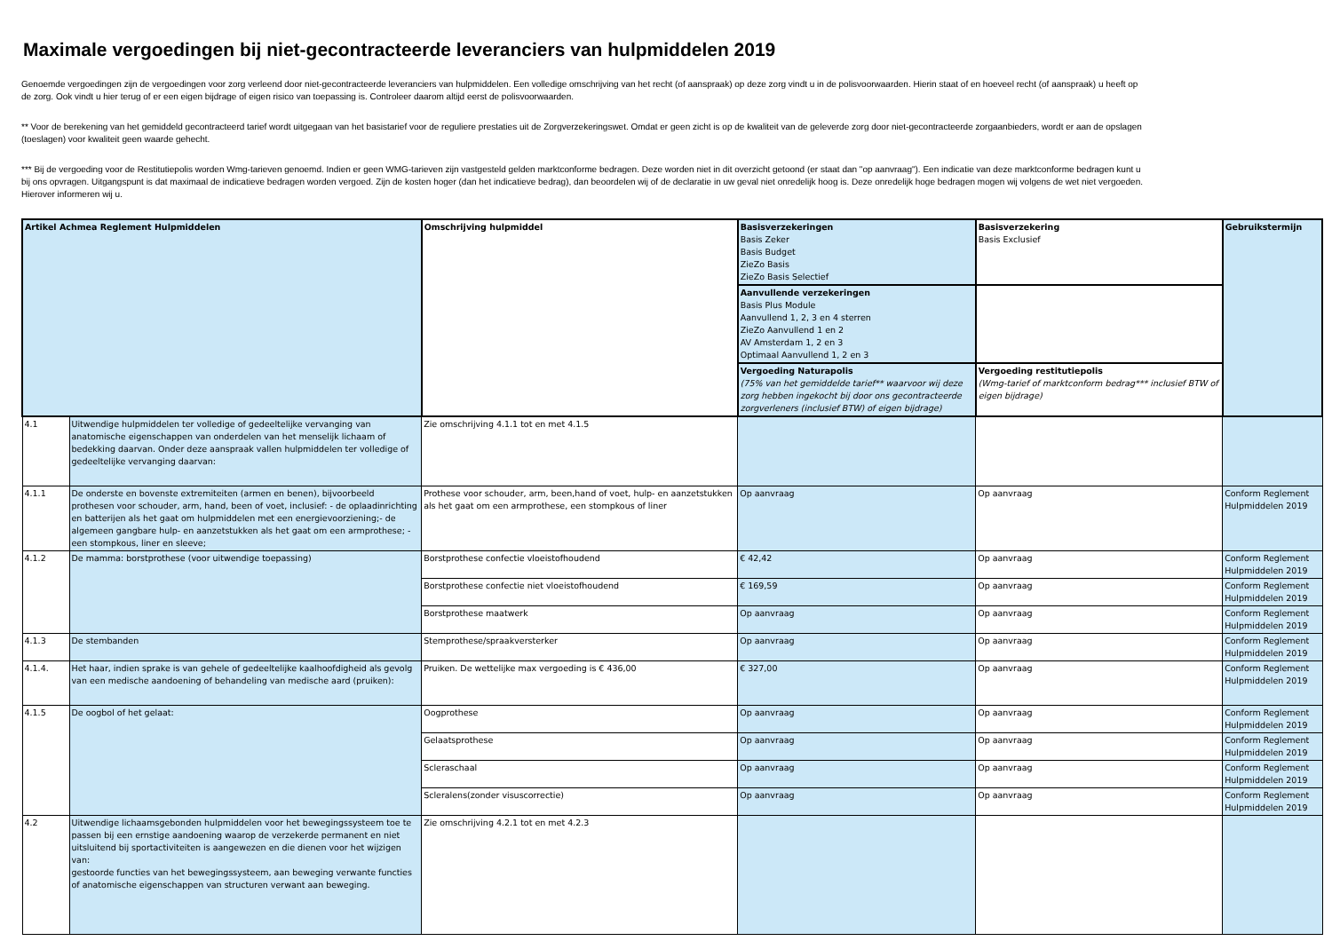Maximale vergoedingen bij niet-gecontracteerde leveranciers van hulpmiddelen 2019
Genoemde vergoedingen zijn de vergoedingen voor zorg verleend door niet-gecontracteerde leveranciers van hulpmiddelen. Een volledige omschrijving van het recht (of aanspraak) op deze zorg vindt u in de polisvoorwaarden. Hierin staat of en hoeveel recht (of aanspraak) u heeft op de zorg. Ook vindt u hier terug of er een eigen bijdrage of eigen risico van toepassing is. Controleer daarom altijd eerst de polisvoorwaarden.
** Voor de berekening van het gemiddeld gecontracteerd tarief wordt uitgegaan van het basistarief voor de reguliere prestaties uit de Zorgverzekeringswet. Omdat er geen zicht is op de kwaliteit van de geleverde zorg door niet-gecontracteerde zorgaanbieders, wordt er aan de opslagen (toeslagen) voor kwaliteit geen waarde gehecht.
*** Bij de vergoeding voor de Restitutiepolis worden Wmg-tarieven genoemd. Indien er geen WMG-tarieven zijn vastgesteld gelden marktconforme bedragen. Deze worden niet in dit overzicht getoond (er staat dan "op aanvraag"). Een indicatie van deze marktconforme bedragen kunt u bij ons opvragen. Uitgangspunt is dat maximaal de indicatieve bedragen worden vergoed. Zijn de kosten hoger (dan het indicatieve bedrag), dan beoordelen wij of de declaratie in uw geval niet onredelijk hoog is. Deze onredelijk hoge bedragen mogen wij volgens de wet niet vergoeden. Hierover informeren wij u.
| Artikel Achmea Reglement Hulpmiddelen | | Omschrijving hulpmiddel | Basisverzekeringen Basis Zeker Basis Budget ZieZo Basis ZieZo Basis Selectief | Basisverzekering Basis Exclusief | Gebruikstermijn |
| --- | --- | --- | --- | --- | --- |
| | | | Aanvullende verzekeringen Basis Plus Module Aanvullend 1, 2, 3 en 4 sterren ZieZo Aanvullend 1 en 2 AV Amsterdam 1, 2 en 3 Optimaal Aanvullend 1, 2 en 3 | | |
| | | | Vergoeding Naturapolis (75% van het gemiddelde tarief** waarvoor wij deze zorg hebben ingekocht bij door ons gecontracteerde zorgverleners (inclusief BTW) of eigen bijdrage) | Vergoeding restitutiepolis (Wmg-tarief of marktconform bedrag*** inclusief BTW of eigen bijdrage) | |
| 4.1 | Uitwendige hulpmiddelen ter volledige of gedeeltelijke vervanging van anatomische eigenschappen van onderdelen van het menselijk lichaam of bedekking daarvan. Onder deze aanspraak vallen hulpmiddelen ter volledige of gedeeltelijke vervanging daarvan: | Zie omschrijving 4.1.1 tot en met 4.1.5 | | | |
| 4.1.1 | De onderste en bovenste extremiteiten (armen en benen), bijvoorbeeld prothesen voor schouder, arm, hand, been of voet, inclusief: - de oplaadinrichting en batterijen als het gaat om hulpmiddelen met een energievoorziening;- de algemeen gangbare hulp- en aanzetstukken als het gaat om een armprothese; - een stompkous, liner en sleeve; | Prothese voor schouder, arm, been,hand of voet, hulp- en aanzetstukken als het gaat om een armprothese, een stompkous of liner | Op aanvraag | Op aanvraag | Conform Reglement Hulpmiddelen 2019 |
| 4.1.2 | De mamma: borstprothese (voor uitwendige toepassing) | Borstprothese confectie vloeistofhoudend | € 42,42 | Op aanvraag | Conform Reglement Hulpmiddelen 2019 |
| | | Borstprothese confectie niet vloeistofhoudend | € 169,59 | Op aanvraag | Conform Reglement Hulpmiddelen 2019 |
| | | Borstprothese maatwerk | Op aanvraag | Op aanvraag | Conform Reglement Hulpmiddelen 2019 |
| 4.1.3 | De stembanden | Stemprothese/spraakversterker | Op aanvraag | Op aanvraag | Conform Reglement Hulpmiddelen 2019 |
| 4.1.4. | Het haar, indien sprake is van gehele of gedeeltelijke kaalhoofdigheid als gevolg van een medische aandoening of behandeling van medische aard (pruiken): | Pruiken. De wettelijke max vergoeding is € 436,00 | € 327,00 | Op aanvraag | Conform Reglement Hulpmiddelen 2019 |
| 4.1.5 | De oogbol of het gelaat: | Oogprothese | Op aanvraag | Op aanvraag | Conform Reglement Hulpmiddelen 2019 |
| | | Gelaatsprothese | Op aanvraag | Op aanvraag | Conform Reglement Hulpmiddelen 2019 |
| | | Scleraschaal | Op aanvraag | Op aanvraag | Conform Reglement Hulpmiddelen 2019 |
| | | Scleralens(zonder visuscorrectie) | Op aanvraag | Op aanvraag | Conform Reglement Hulpmiddelen 2019 |
| 4.2 | Uitwendige lichaamsgebonden hulpmiddelen voor het bewegingssysteem toe te passen bij een ernstige aandoening waarop de verzekerde permanent en niet uitsluitend bij sportactiviteiten is aangewezen en die dienen voor het wijzigen van: gestoorde functies van het bewegingssysteem, aan beweging verwante functies of anatomische eigenschappen van structuren verwant aan beweging. | Zie omschrijving 4.2.1 tot en met 4.2.3 | | | |